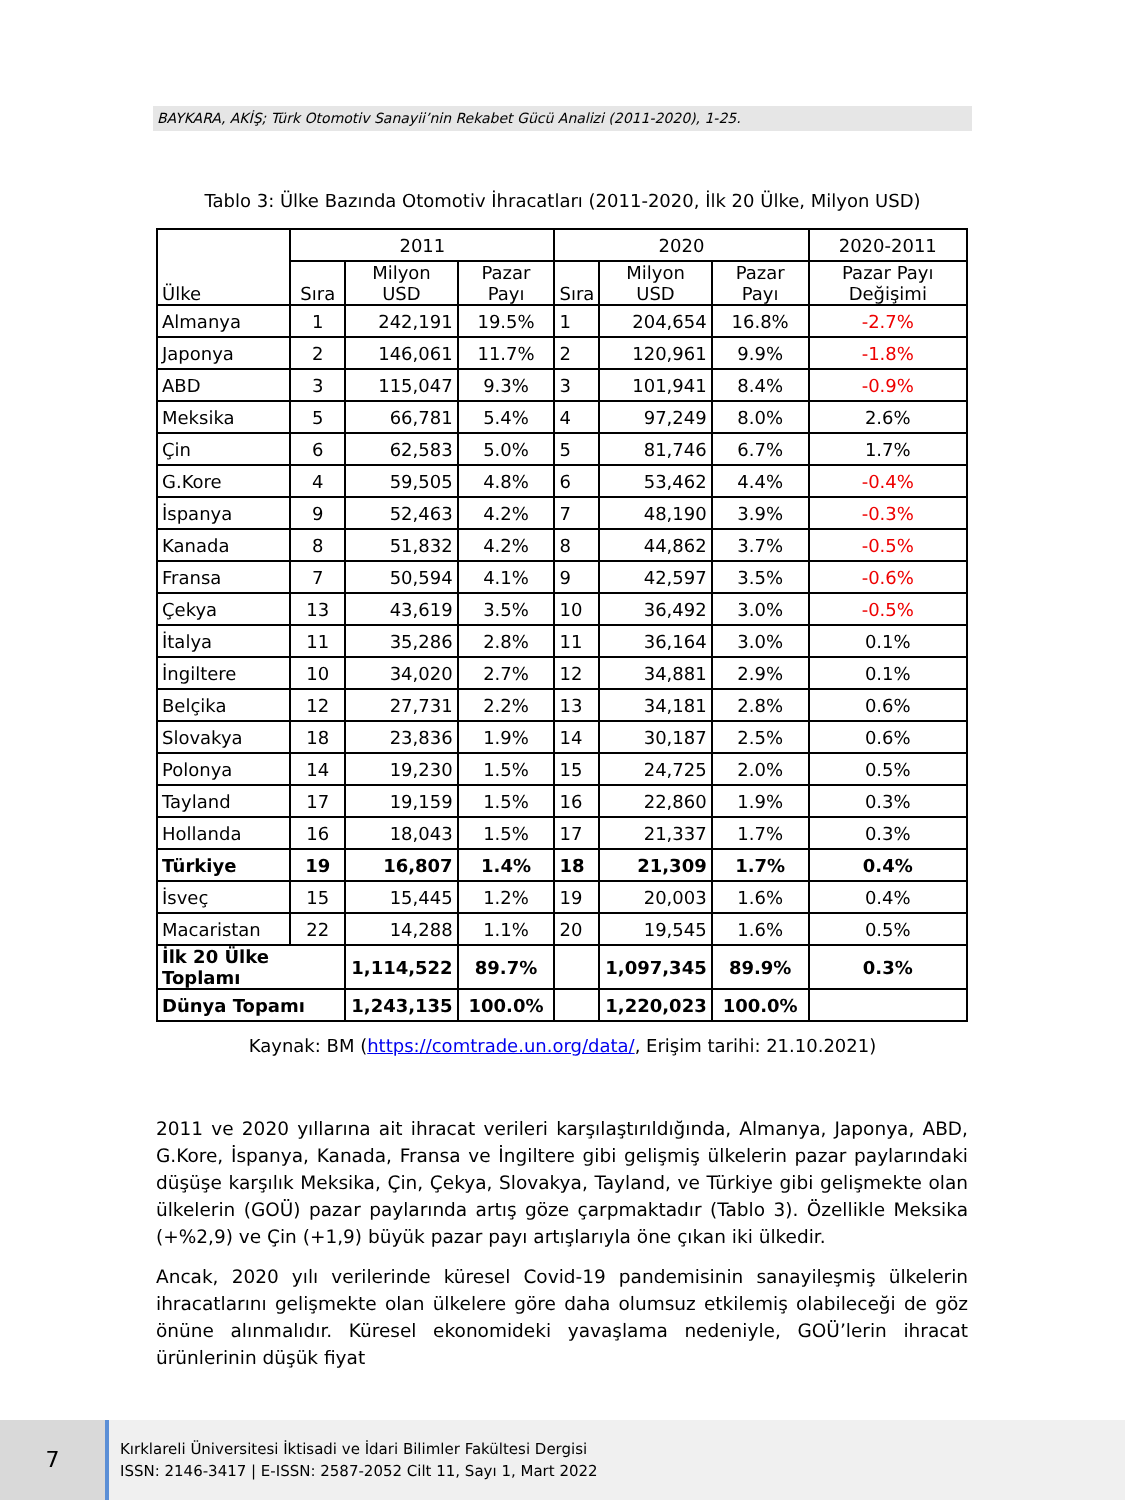BAYKARA, AKİŞ; Türk Otomotiv Sanayii’nin Rekabet Gücü Analizi (2011-2020), 1-25.
Tablo 3: Ülke Bazında Otomotiv İhracatları (2011-2020, İlk 20 Ülke, Milyon USD)
| Ülke | 2011 | | | 2020 | | | 2020-2011 |
| --- | --- | --- | --- | --- | --- | --- | --- |
| | Sıra | Milyon USD | Pazar Payı | Sıra | Milyon USD | Pazar Payı | Pazar Payı Değişimi |
| Almanya | 1 | 242,191 | 19.5% | 1 | 204,654 | 16.8% | -2.7% |
| Japonya | 2 | 146,061 | 11.7% | 2 | 120,961 | 9.9% | -1.8% |
| ABD | 3 | 115,047 | 9.3% | 3 | 101,941 | 8.4% | -0.9% |
| Meksika | 5 | 66,781 | 5.4% | 4 | 97,249 | 8.0% | 2.6% |
| Çin | 6 | 62,583 | 5.0% | 5 | 81,746 | 6.7% | 1.7% |
| G.Kore | 4 | 59,505 | 4.8% | 6 | 53,462 | 4.4% | -0.4% |
| İspanya | 9 | 52,463 | 4.2% | 7 | 48,190 | 3.9% | -0.3% |
| Kanada | 8 | 51,832 | 4.2% | 8 | 44,862 | 3.7% | -0.5% |
| Fransa | 7 | 50,594 | 4.1% | 9 | 42,597 | 3.5% | -0.6% |
| Çekya | 13 | 43,619 | 3.5% | 10 | 36,492 | 3.0% | -0.5% |
| İtalya | 11 | 35,286 | 2.8% | 11 | 36,164 | 3.0% | 0.1% |
| İngiltere | 10 | 34,020 | 2.7% | 12 | 34,881 | 2.9% | 0.1% |
| Belçika | 12 | 27,731 | 2.2% | 13 | 34,181 | 2.8% | 0.6% |
| Slovakya | 18 | 23,836 | 1.9% | 14 | 30,187 | 2.5% | 0.6% |
| Polonya | 14 | 19,230 | 1.5% | 15 | 24,725 | 2.0% | 0.5% |
| Tayland | 17 | 19,159 | 1.5% | 16 | 22,860 | 1.9% | 0.3% |
| Hollanda | 16 | 18,043 | 1.5% | 17 | 21,337 | 1.7% | 0.3% |
| Türkiye | 19 | 16,807 | 1.4% | 18 | 21,309 | 1.7% | 0.4% |
| İsveç | 15 | 15,445 | 1.2% | 19 | 20,003 | 1.6% | 0.4% |
| Macaristan | 22 | 14,288 | 1.1% | 20 | 19,545 | 1.6% | 0.5% |
| İlk 20 Ülke Toplamı | | 1,114,522 | 89.7% | | 1,097,345 | 89.9% | 0.3% |
| Dünya Topamı | | 1,243,135 | 100.0% | | 1,220,023 | 100.0% | |
Kaynak: BM (https://comtrade.un.org/data/, Erişim tarihi: 21.10.2021)
2011 ve 2020 yıllarına ait ihracat verileri karşılaştırıldığında, Almanya, Japonya, ABD, G.Kore, İspanya, Kanada, Fransa ve İngiltere gibi gelişmiş ülkelerin pazar paylarındaki düşüşe karşılık Meksika, Çin, Çekya, Slovakya, Tayland, ve Türkiye gibi gelişmekte olan ülkelerin (GOÜ) pazar paylarında artış göze çarpmaktadır (Tablo 3). Özellikle Meksika (+%2,9) ve Çin (+1,9) büyük pazar payı artışlarıyla öne çıkan iki ülkedir.
Ancak, 2020 yılı verilerinde küresel Covid-19 pandemisinin sanayileşmiş ülkelerin ihracatlarını gelişmekte olan ülkelere göre daha olumsuz etkilemiş olabileceği de göz önüne alınmalıdır. Küresel ekonomideki yavaşlama nedeniyle, GOÜ’lerin ihracat ürünlerinin düşük fiyat
7
Kırklareli Üniversitesi İktisadi ve İdari Bilimler Fakültesi Dergisi
ISSN: 2146-3417 | E-ISSN: 2587-2052 Cilt 11, Sayı 1, Mart 2022